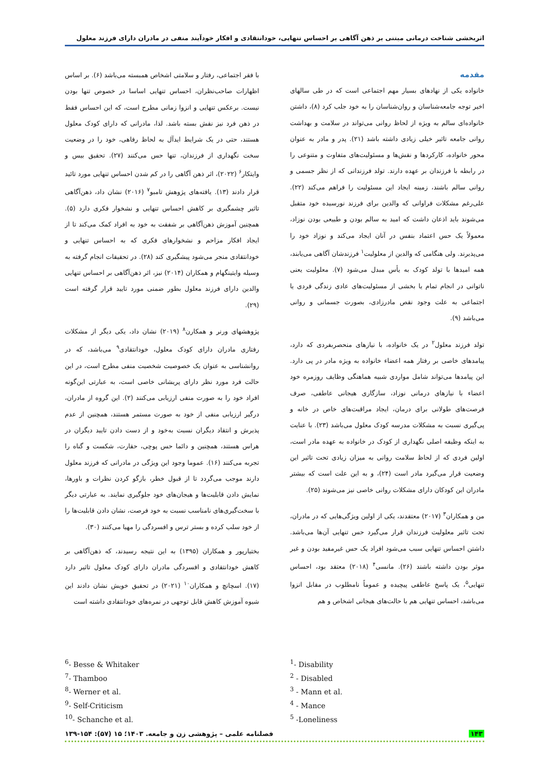اثربخشی شناخت درمانی مبتنی بر ذهن آگاهی بر احساس تنهایی، خودانتقادی و افکار خودآیند منفی در مادران دارای فرزند معلول
مقدمه
خانواده یکی از نهادهای بسیار مهم اجتماعی است که در طی سالهای اخیر توجه جامعه‌شناسان و روان‌شناسان را به خود جلب کرد (۸)، داشتن خانواده‌ای سالم به ویژه از لحاظ روانی می‌تواند در سلامت و بهداشت روانی جامعه تاثیر خیلی زیادی داشته باشد (۲۱). پدر و مادر به عنوان محور خانواده، کارکردها و نقش‌ها و مسئولیت‌های متفاوت و متنوعی را در رابطه با فرزندان بر عهده دارند. تولد فرزندانی که از نظر جسمی و روانی سالم باشند، زمینه ایجاد این مسئولیت را فراهم می‌کند (۲۲). علی‌رغم مشکلات فراوانی که والدین برای فرزند نورسیده خود متقبل می‌شوند باید اذعان داشت که امید به سالم بودن و طبیعی بودن نوزاد، معمولاً یک حس اعتماد بنفس در آنان ایجاد می‌کند و نوزاد خود را می‌پذیرند. ولی هنگامی که والدین از معلولیت<sup>۱</sup> فرزندشان آگاهی می‌یابند، همه امیدها با تولد کودک به یأس مبدل می‌شود (۷). معلولیت یعنی ناتوانی در انجام تمام یا بخشی از مسئولیت‌های عادی زندگی فردی یا اجتماعی به علت وجود نقص مادرزادی، بصورت جسمانی و روانی می‌باشد (۹).
تولد فرزند معلول<sup>۲</sup> در یک خانواده، با نیازهای منحصربفردی که دارد، پیامدهای خاصی بر رفتار همه اعضاء خانواده به ویژه مادر در پی دارد. این پیامدها می‌تواند شامل مواردی شبیه هماهنگی وظایف روزمره خود اعضاء با نیازهای درمانی نوزاد، سازگاری هیجانی عاطفی، صرف فرصت‌های طولانی برای درمان، ایجاد مراقبت‌های خاص در خانه و پی‌گیری نسبت به مشکلات مدرسه کودک معلول می‌باشد (۲۳). با عنایت به اینکه وظیفه اصلی نگهداری از کودک در خانواده به عهده مادر است، اولین فردی که از لحاظ سلامت روانی به میزان زیادی تحت تاثیر این وضعیت قرار می‌گیرد مادر است (۲۴)، و به این علت است که بیشتر مادران این کودکان دارای مشکلات روانی خاصی نیز می‌شوند (۲۵).
من و همکاران<sup>۳</sup> (۲۰۱۷) معتقدند، یکی از اولین ویژگی‌هایی که در مادران، تحت تاثیر معلولیت فرزندان قرار می‌گیرد حس تنهایی آن‌ها می‌باشد. داشتن احساس تنهایی سبب می‌شود افراد یک حس غیرمفید بودن و غیر موثر بودن داشته باشند (۲۶). مانسی<sup>۴</sup> (۲۰۱۸) معتقد بود، احساس تنهایی<sup>۵</sup>، یک پاسخ عاطفی پیچیده و عموماً نامطلوب در مقابل انزوا می‌باشد، احساس تنهایی هم با حالت‌های هیجانی اشخاص و هم
با فقر اجتماعی، رفتار و سلامتی اشخاص همبسته می‌باشد (۶). بر اساس اظهارات صاحب‌نظران، احساس تنهایی اساسا در خصوص تنها بودن نیست. برعکس تنهایی و انزوا زمانی مطرح است، که این احساس فقط در ذهن فرد نیز نقش بسته باشد. لذا، مادرانی که دارای کودک معلول هستند، حتی در یک شرایط ایدآل به لحاظ رفاهی، خود را در وضعیت سخت نگهداری از فرزندان، تنها حس می‌کنند (۲۷). تحقیق بیس و وایتکار<sup>۶</sup> (۲۰۲۲)، اثر ذهن آگاهی را در کم شدن احساس تنهایی مورد تائید قرار دادند (۱۳). یافته‌های پژوهش تامبو<sup>۷</sup> (۲۰۱۶) نشان داد، ذهن‌آگاهی تاثیر چشمگیری بر کاهش احساس تنهایی و نشخوار فکری دارد (۵). همچنین آموزش ذهن‌آگاهی بر شفقت به خود به افراد کمک می‌کند تا از ایجاد افکار مزاحم و نشخوارهای فکری که به احساس تنهایی و خودانتقادی منجر می‌شود پیشگیری کند (۲۸). در تحقیقات انجام گرفته به وسیله وایتینگهام و همکاران (۲۰۱۴) نیز، اثر ذهن‌آگاهی بر احساس تنهایی والدین دارای فرزند معلول بطور ضمنی مورد تایید قرار گرفته است (۲۹).
پژوهشهای ورنر و همکارن<sup>۸</sup> (۲۰۱۹) نشان داد، یکی دیگر از مشکلات رفتاری مادران دارای کودک معلول، خودانتقادی<sup>۹</sup> می‌باشد، که در روانشناسی به عنوان یک خصوصیت شخصیت منفی مطرح است، در این حالت فرد مورد نظر دارای پریشانی خاصی است، به عبارتی این‌گونه افراد خود را به صورت منفی ارزیابی می‌کنند (۲). این گروه از مادران، درگیر ارزیابی منفی از خود به صورت مستمر هستند، همچنین از عدم پذیرش و انتقاد دیگران نسبت به‌خود و از دست دادن تایید دیگران در هراس هستند، همچنین و دائما حس پوچی، حقارت، شکست و گناه را تجربه می‌کنند (۱۶). عموما وجود این ویژگی در مادرانی که فرزند معلول دارند موجب می‌گردد تا از قبول خطر، بازگو کردن نظرات و باورها، نمایش دادن قابلیت‌ها و هیجان‌های خود جلوگیری نمایند. به عبارتی دیگر با سخت‌گیری‌های نامناسب نسبت به خود فرصت، نشان دادن قابلیت‌ها را از خود سلب کرده و بستر ترس و افسردگی را مهیا می‌کنند (۳۰).
بختیارپور و همکاران (۱۳۹۵) به این نتیجه رسیدند، که ذهن‌آگاهی بر کاهش خودانتقادی و افسردگی مادران دارای کودک معلول تاثیر دارد (۱۷). اسچانچ و همکاران<sup>۱۰</sup> (۲۰۲۱) در تحقیق خویش نشان دادند این شیوه آموزش کاهش قابل توجهی در نمره‌های خودانتقادی داشته است
<sup>1</sup>- Disability
<sup>2</sup> - Disabled
<sup>3</sup> - Mann et al.
<sup>4</sup> - Mance
<sup>5</sup> -Loneliness
<sup>6</sup>- Besse & Whitaker
<sup>7</sup>- Thamboo
<sup>8</sup>- Werner et al.
<sup>9</sup>- Self-Criticism
<sup>10</sup>- Schanche et al.
۱۴۳ فصلنامه علمی – پژوهشی زن و جامعه. ۱۴۰۳؛ ۱۵ (۵۷): ۱۵۴-۱۳۹